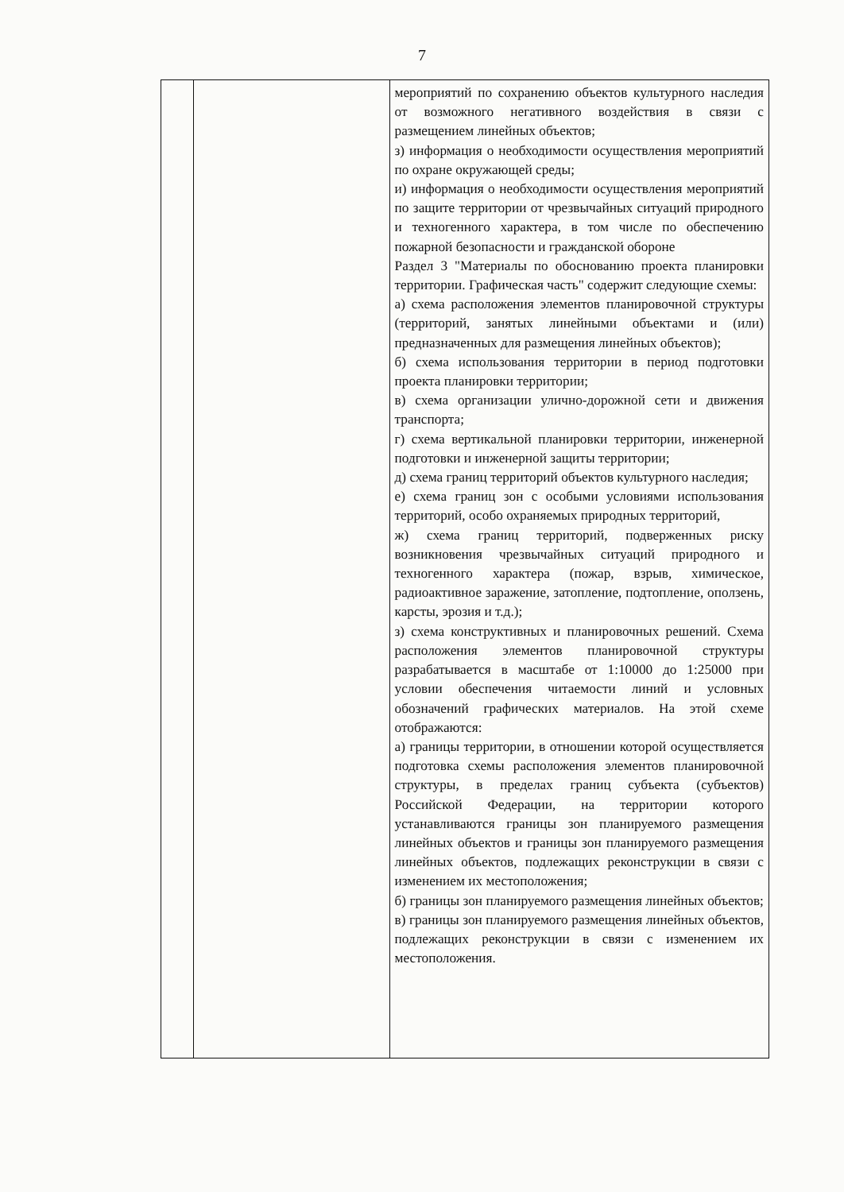7
| | | мероприятий по сохранению объектов культурного наследия от возможного негативного воздействия в связи с размещением линейных объектов; з) информация о необходимости осуществления мероприятий по охране окружающей среды; и) информация о необходимости осуществления мероприятий по защите территории от чрезвычайных ситуаций природного и техногенного характера, в том числе по обеспечению пожарной безопасности и гражданской обороне Раздел 3 "Материалы по обоснованию проекта планировки территории. Графическая часть" содержит следующие схемы: а) схема расположения элементов планировочной структуры (территорий, занятых линейными объектами и (или) предназначенных для размещения линейных объектов); б) схема использования территории в период подготовки проекта планировки территории; в) схема организации улично-дорожной сети и движения транспорта; г) схема вертикальной планировки территории, инженерной подготовки и инженерной защиты территории; д) схема границ территорий объектов культурного наследия; е) схема границ зон с особыми условиями использования территорий, особо охраняемых природных территорий, ж) схема границ территорий, подверженных риску возникновения чрезвычайных ситуаций природного и техногенного характера (пожар, взрыв, химическое, радиоактивное заражение, затопление, подтопление, оползень, карсты, эрозия и т.д.); з) схема конструктивных и планировочных решений. Схема расположения элементов планировочной структуры разрабатывается в масштабе от 1:10000 до 1:25000 при условии обеспечения читаемости линий и условных обозначений графических материалов. На этой схеме отображаются: а) границы территории, в отношении которой осуществляется подготовка схемы расположения элементов планировочной структуры, в пределах границ субъекта (субъектов) Российской Федерации, на территории которого устанавливаются границы зон планируемого размещения линейных объектов и границы зон планируемого размещения линейных объектов, подлежащих реконструкции в связи с изменением их местоположения; б) границы зон планируемого размещения линейных объектов; в) границы зон планируемого размещения линейных объектов, подлежащих реконструкции в связи с изменением их местоположения. |